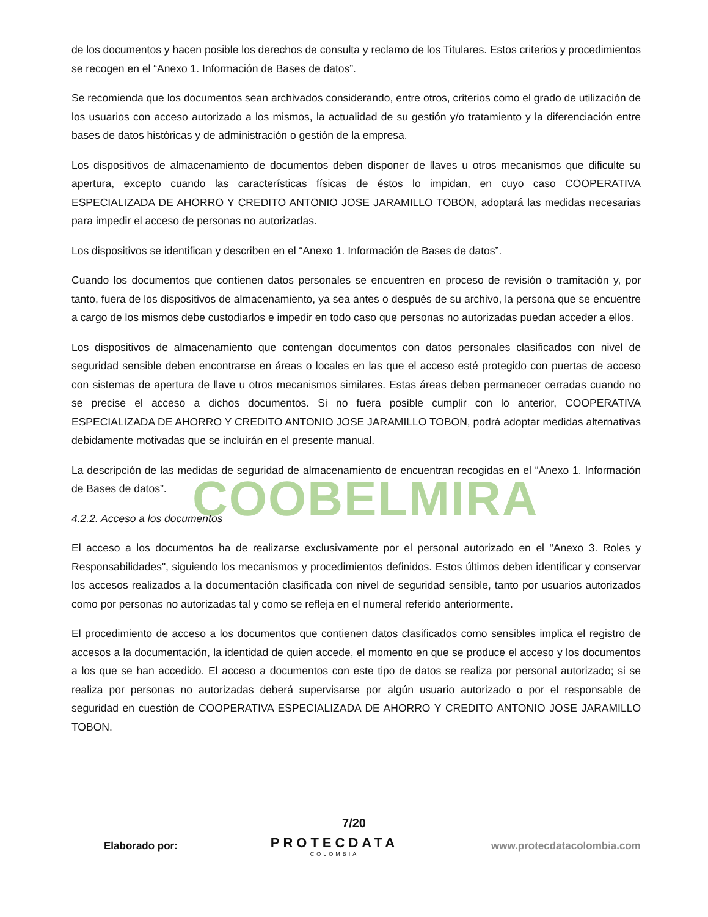COOBELMIRA
de los documentos y hacen posible los derechos de consulta y reclamo de los Titulares. Estos criterios y procedimientos se recogen en el “Anexo 1. Información de Bases de datos”.
Se recomienda que los documentos sean archivados considerando, entre otros, criterios como el grado de utilización de los usuarios con acceso autorizado a los mismos, la actualidad de su gestión y/o tratamiento y la diferenciación entre bases de datos históricas y de administración o gestión de la empresa.
Los dispositivos de almacenamiento de documentos deben disponer de llaves u otros mecanismos que dificulte su apertura, excepto cuando las características físicas de éstos lo impidan, en cuyo caso COOPERATIVA ESPECIALIZADA DE AHORRO Y CREDITO ANTONIO JOSE JARAMILLO TOBON, adoptará las medidas necesarias para impedir el acceso de personas no autorizadas.
Los dispositivos se identifican y describen en el “Anexo 1. Información de Bases de datos”.
Cuando los documentos que contienen datos personales se encuentren en proceso de revisión o tramitación y, por tanto, fuera de los dispositivos de almacenamiento, ya sea antes o después de su archivo, la persona que se encuentre a cargo de los mismos debe custodiarlos e impedir en todo caso que personas no autorizadas puedan acceder a ellos.
Los dispositivos de almacenamiento que contengan documentos con datos personales clasificados con nivel de seguridad sensible deben encontrarse en áreas o locales en las que el acceso esté protegido con puertas de acceso con sistemas de apertura de llave u otros mecanismos similares. Estas áreas deben permanecer cerradas cuando no se precise el acceso a dichos documentos. Si no fuera posible cumplir con lo anterior, COOPERATIVA ESPECIALIZADA DE AHORRO Y CREDITO ANTONIO JOSE JARAMILLO TOBON, podrá adoptar medidas alternativas debidamente motivadas que se incluirán en el presente manual.
La descripción de las medidas de seguridad de almacenamiento de encuentran recogidas en el “Anexo 1. Información de Bases de datos”.
4.2.2. Acceso a los documentos
El acceso a los documentos ha de realizarse exclusivamente por el personal autorizado en el "Anexo 3. Roles y Responsabilidades", siguiendo los mecanismos y procedimientos definidos. Estos últimos deben identificar y conservar los accesos realizados a la documentación clasificada con nivel de seguridad sensible, tanto por usuarios autorizados como por personas no autorizadas tal y como se refleja en el numeral referido anteriormente.
El procedimiento de acceso a los documentos que contienen datos clasificados como sensibles implica el registro de accesos a la documentación, la identidad de quien accede, el momento en que se produce el acceso y los documentos a los que se han accedido. El acceso a documentos con este tipo de datos se realiza por personal autorizado; si se realiza por personas no autorizadas deberá supervisarse por algún usuario autorizado o por el responsable de seguridad en cuestión de COOPERATIVA ESPECIALIZADA DE AHORRO Y CREDITO ANTONIO JOSE JARAMILLO TOBON.
7/20
Elaborado por: PROTECDATA
COLOMBIA www.protecdatacolombia.com